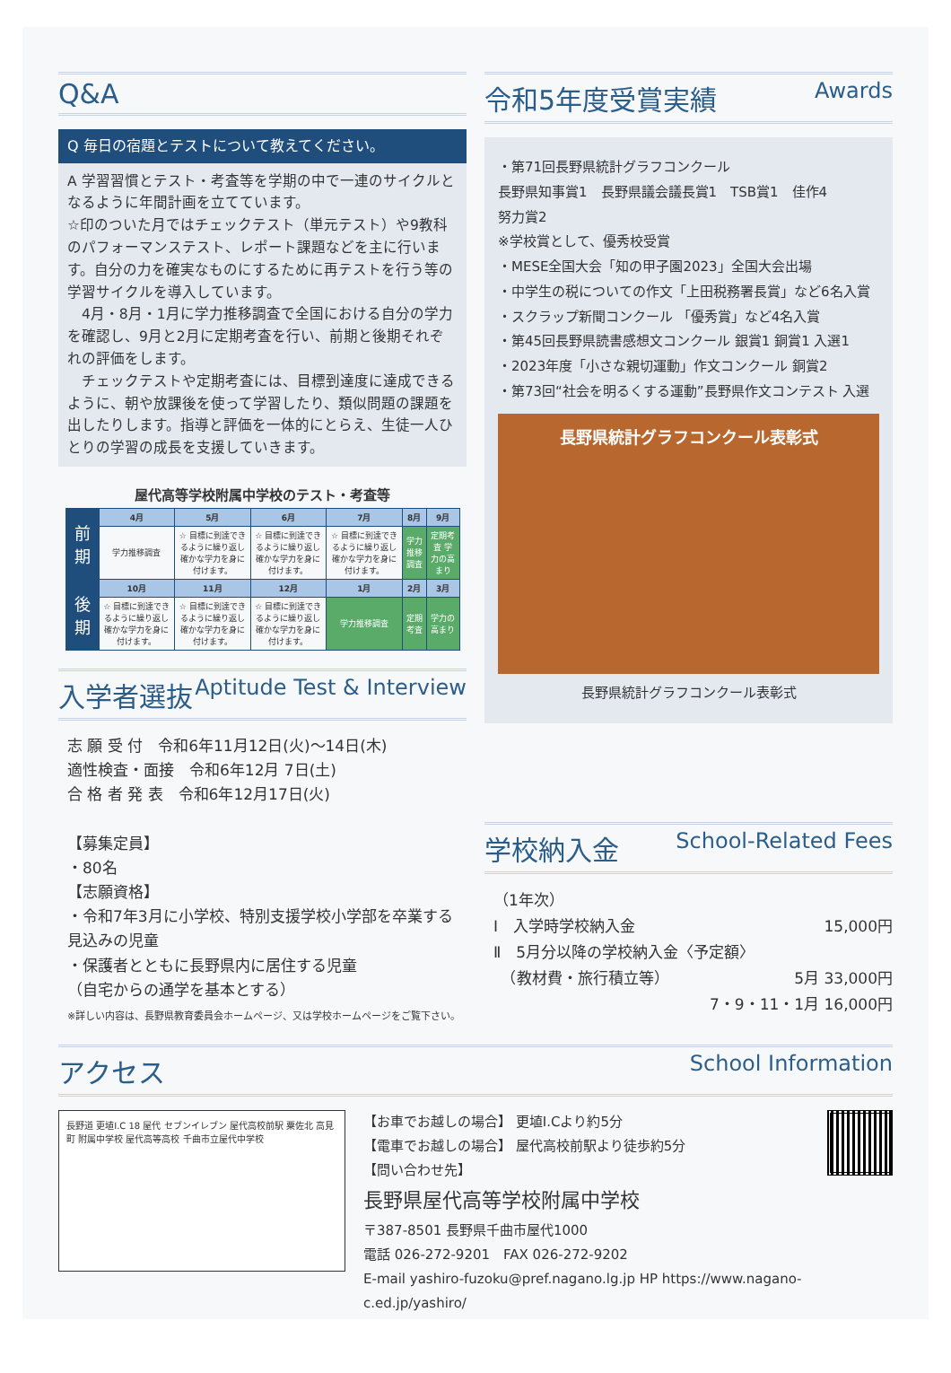Q&A
Q 毎日の宿題とテストについて教えてください。
A 学習習慣とテスト・考査等を学期の中で一連のサイクルとなるように年間計画を立てています。
☆印のついた月ではチェックテスト（単元テスト）や9教科のパフォーマンステスト、レポート課題などを主に行います。自分の力を確実なものにするために再テストを行う等の学習サイクルを導入しています。
　4月・8月・1月に学力推移調査で全国における自分の学力を確認し、9月と2月に定期考査を行い、前期と後期それぞれの評価をします。
　チェックテストや定期考査には、目標到達度に達成できるように、朝や放課後を使って学習したり、類似問題の課題を出したりします。指導と評価を一体的にとらえ、生徒一人ひとりの学習の成長を支援していきます。
屋代高等学校附属中学校のテスト・考査等
| 前期 | 4月 | 5月 | 6月 | 7月 | 8月 | 9月 |
| | 学力推移調査 | ☆ 目標に到達できるように繰り返し確かな学力を身に付けます。 | ☆ 目標に到達できるように繰り返し確かな学力を身に付けます。 | ☆ 目標に到達できるように繰り返し確かな学力を身に付けます。 | 学力推移調査 | 定期考査 学力の高まり |
| 後期 | 10月 | 11月 | 12月 | 1月 | 2月 | 3月 |
| | ☆ 目標に到達できるように繰り返し確かな学力を身に付けます。 | ☆ 目標に到達できるように繰り返し確かな学力を身に付けます。 | ☆ 目標に到達できるように繰り返し確かな学力を身に付けます。 | 学力推移調査 | 定期考査 | 学力の高まり |
入学者選抜 Aptitude Test & Interview
志 願 受 付　令和6年11月12日(火)～14日(木)
適性検査・面接　令和6年12月 7日(土)
合 格 者 発 表　令和6年12月17日(火)
【募集定員】
・80名
【志願資格】
・令和7年3月に小学校、特別支援学校小学部を卒業する見込みの児童
・保護者とともに長野県内に居住する児童
（自宅からの通学を基本とする）
※詳しい内容は、長野県教育委員会ホームページ、又は学校ホームページをご覧下さい。
令和5年度受賞実績 Awards
・第71回長野県統計グラフコンクール
長野県知事賞1　長野県議会議長賞1　TSB賞1　佳作4
努力賞2
※学校賞として、優秀校受賞
・MESE全国大会「知の甲子園2023」全国大会出場
・中学生の税についての作文「上田税務署長賞」など6名入賞
・スクラップ新聞コンクール 「優秀賞」など4名入賞
・第45回長野県読書感想文コンクール 銀賞1 銅賞1 入選1
・2023年度「小さな親切運動」作文コンクール 銅賞2
・第73回“社会を明るくする運動”長野県作文コンテスト 入選
長野県統計グラフコンクール表彰式
長野県統計グラフコンクール表彰式
学校納入金 School-Related Fees
（1年次）
Ⅰ　入学時学校納入金 15,000円
Ⅱ　5月分以降の学校納入金〈予定額〉
　（教材費・旅行積立等） 5月 33,000円
7・9・11・1月 16,000円
アクセス School Information
長野道 更埴I.C 18 屋代 セブンイレブン 屋代高校前駅 粟佐北 高見町 附属中学校 屋代高等高校 千曲市立屋代中学校
【お車でお越しの場合】 更埴I.Cより約5分
【電車でお越しの場合】 屋代高校前駅より徒歩約5分
【問い合わせ先】
長野県屋代高等学校附属中学校
〒387-8501 長野県千曲市屋代1000
電話 026-272-9201　FAX 026-272-9202
E-mail yashiro-fuzoku@pref.nagano.lg.jp HP https://www.nagano-c.ed.jp/yashiro/